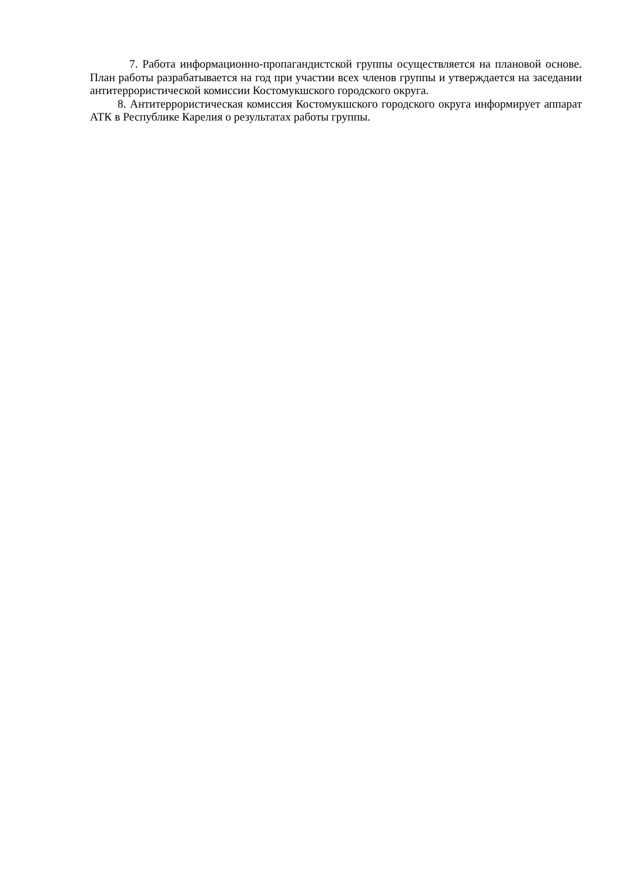7. Работа информационно-пропагандистской группы осуществляется на плановой основе. План работы разрабатывается на год при участии всех членов группы и утверждается на заседании антитеррористической комиссии Костомукшского городского округа.
8. Антитеррористическая комиссия Костомукшского городского округа информирует аппарат АТК в Республике Карелия о результатах работы группы.